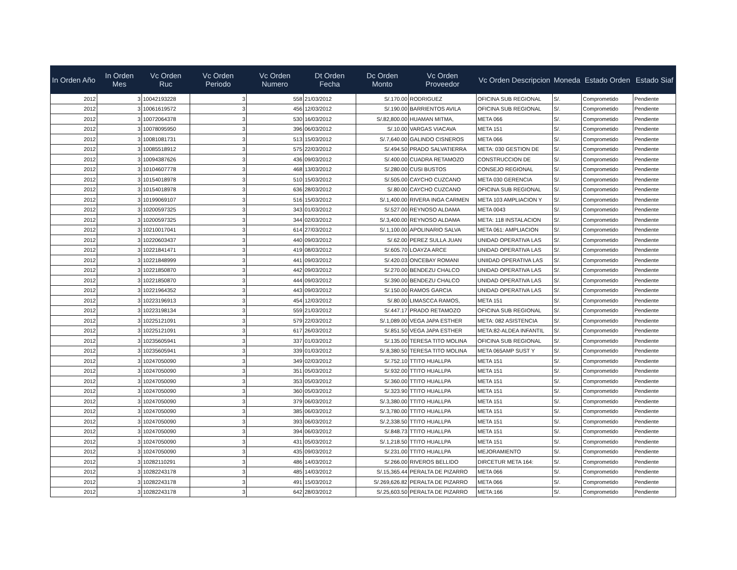| In Orden Año | In Orden Mes | Vc Orden Ruc | Vc Orden Periodo | Vc Orden Numero | Dt Orden Fecha | Dc Orden Monto | Vc Orden Proveedor | Vc Orden Descripcion | Moneda | Estado Orden | Estado Siaf |
| --- | --- | --- | --- | --- | --- | --- | --- | --- | --- | --- | --- |
| 2012 | 3 | 10042193228 | 3 | 558 | 21/03/2012 | S/.170.00 | RODRIGUEZ | OFICINA SUB REGIONAL | S/. | Comprometido | Pendiente |
| 2012 | 3 | 10061619572 | 3 | 456 | 12/03/2012 | S/.190.00 | BARRIENTOS AVILA | OFICINA SUB REGIONAL | S/. | Comprometido | Pendiente |
| 2012 | 3 | 10072064378 | 3 | 530 | 16/03/2012 | S/.82,800.00 | HUAMAN MITMA, | META 066 | S/. | Comprometido | Pendiente |
| 2012 | 3 | 10078095950 | 3 | 396 | 06/03/2012 | S/.10.00 | VARGAS VIACAVA | META 151 | S/. | Comprometido | Pendiente |
| 2012 | 3 | 10081081731 | 3 | 513 | 15/03/2012 | S/.7,640.00 | GALINDO CISNEROS | META 066 | S/. | Comprometido | Pendiente |
| 2012 | 3 | 10085518912 | 3 | 575 | 22/03/2012 | S/.494.50 | PRADO SALVATIERRA | META: 030 GESTION DE | S/. | Comprometido | Pendiente |
| 2012 | 3 | 10094387626 | 3 | 436 | 09/03/2012 | S/.400.00 | CUADRA RETAMOZO | CONSTRUCCION DE | S/. | Comprometido | Pendiente |
| 2012 | 3 | 10104607778 | 3 | 468 | 13/03/2012 | S/.280.00 | CUSI BUSTOS | CONSEJO REGIONAL | S/. | Comprometido | Pendiente |
| 2012 | 3 | 10154018978 | 3 | 510 | 15/03/2012 | S/.505.00 | CAYCHO CUZCANO | META 030 GERENCIA | S/. | Comprometido | Pendiente |
| 2012 | 3 | 10154018978 | 3 | 636 | 28/03/2012 | S/.80.00 | CAYCHO CUZCANO | OFICINA SUB REGIONAL | S/. | Comprometido | Pendiente |
| 2012 | 3 | 10199069107 | 3 | 516 | 15/03/2012 | S/.1,400.00 | RIVERA INGA CARMEN | META 103 AMPLIACION Y | S/. | Comprometido | Pendiente |
| 2012 | 3 | 10200597325 | 3 | 343 | 01/03/2012 | S/.527.00 | REYNOSO ALDAMA | META 0043 | S/. | Comprometido | Pendiente |
| 2012 | 3 | 10200597325 | 3 | 344 | 02/03/2012 | S/.3,400.00 | REYNOSO ALDAMA | META: 118 INSTALACION | S/. | Comprometido | Pendiente |
| 2012 | 3 | 10210017041 | 3 | 614 | 27/03/2012 | S/.1,100.00 | APOLINARIO SALVA | META 061: AMPLIACION | S/. | Comprometido | Pendiente |
| 2012 | 3 | 10220603437 | 3 | 440 | 09/03/2012 | S/.62.00 | PEREZ SULLA JUAN | UNIDAD OPERATIVA LAS | S/. | Comprometido | Pendiente |
| 2012 | 3 | 10221841471 | 3 | 419 | 08/03/2012 | S/.605.70 | LOAYZA ARCE | UNIDAD OPERATIVA LAS | S/. | Comprometido | Pendiente |
| 2012 | 3 | 10221848999 | 3 | 441 | 09/03/2012 | S/.420.03 | ONCEBAY ROMANI | UNIIDAD OPERATIVA LAS | S/. | Comprometido | Pendiente |
| 2012 | 3 | 10221850870 | 3 | 442 | 09/03/2012 | S/.270.00 | BENDEZU CHALCO | UNIDAD OPERATIVA LAS | S/. | Comprometido | Pendiente |
| 2012 | 3 | 10221850870 | 3 | 444 | 09/03/2012 | S/.390.00 | BENDEZU CHALCO | UNIDAD OPERATIVA LAS | S/. | Comprometido | Pendiente |
| 2012 | 3 | 10221964352 | 3 | 443 | 09/03/2012 | S/.150.00 | RAMOS GARCIA | UNIDAD OPERATIVA LAS | S/. | Comprometido | Pendiente |
| 2012 | 3 | 10223196913 | 3 | 454 | 12/03/2012 | S/.80.00 | LIMASCCA RAMOS, | META 151 | S/. | Comprometido | Pendiente |
| 2012 | 3 | 10223198134 | 3 | 559 | 21/03/2012 | S/.447.17 | PRADO RETAMOZO | OFICINA SUB REGIONAL | S/. | Comprometido | Pendiente |
| 2012 | 3 | 10225121091 | 3 | 579 | 22/03/2012 | S/.1,089.00 | VEGA JAPA ESTHER | META: 082 ASISTENCIA | S/. | Comprometido | Pendiente |
| 2012 | 3 | 10225121091 | 3 | 617 | 26/03/2012 | S/.851.50 | VEGA JAPA ESTHER | META:82-ALDEA INFANTIL | S/. | Comprometido | Pendiente |
| 2012 | 3 | 10235605941 | 3 | 337 | 01/03/2012 | S/.135.00 | TERESA TITO MOLINA | OFICINA SUB REGIONAL | S/. | Comprometido | Pendiente |
| 2012 | 3 | 10235605941 | 3 | 339 | 01/03/2012 | S/.8,380.50 | TERESA TITO MOLINA | META 065AMP SUST Y | S/. | Comprometido | Pendiente |
| 2012 | 3 | 10247050090 | 3 | 349 | 02/03/2012 | S/.752.10 | TTITO HUALLPA | META 151 | S/. | Comprometido | Pendiente |
| 2012 | 3 | 10247050090 | 3 | 351 | 05/03/2012 | S/.932.00 | TTITO HUALLPA | META 151 | S/. | Comprometido | Pendiente |
| 2012 | 3 | 10247050090 | 3 | 353 | 05/03/2012 | S/.360.00 | TTITO HUALLPA | META 151 | S/. | Comprometido | Pendiente |
| 2012 | 3 | 10247050090 | 3 | 360 | 05/03/2012 | S/.323.90 | TTITO HUALLPA | META 151 | S/. | Comprometido | Pendiente |
| 2012 | 3 | 10247050090 | 3 | 379 | 06/03/2012 | S/.3,380.00 | TTITO HUALLPA | META 151 | S/. | Comprometido | Pendiente |
| 2012 | 3 | 10247050090 | 3 | 385 | 06/03/2012 | S/.3,780.00 | TTITO HUALLPA | META 151 | S/. | Comprometido | Pendiente |
| 2012 | 3 | 10247050090 | 3 | 393 | 06/03/2012 | S/.2,338.50 | TTITO HUALLPA | META 151 | S/. | Comprometido | Pendiente |
| 2012 | 3 | 10247050090 | 3 | 394 | 06/03/2012 | S/.848.73 | TTITO HUALLPA | META 151 | S/. | Comprometido | Pendiente |
| 2012 | 3 | 10247050090 | 3 | 431 | 05/03/2012 | S/.1,218.50 | TTITO HUALLPA | META 151 | S/. | Comprometido | Pendiente |
| 2012 | 3 | 10247050090 | 3 | 435 | 09/03/2012 | S/.231.00 | TTITO HUALLPA | MEJORAMIENTO | S/. | Comprometido | Pendiente |
| 2012 | 3 | 10282110291 | 3 | 486 | 14/03/2012 | S/.266.00 | RIVEROS BELLIDO | DIRCETUR META 164: | S/. | Comprometido | Pendiente |
| 2012 | 3 | 10282243178 | 3 | 485 | 14/03/2012 | S/.15,365.44 | PERALTA DE PIZARRO | META 066 | S/. | Comprometido | Pendiente |
| 2012 | 3 | 10282243178 | 3 | 491 | 15/03/2012 | S/.269,626.82 | PERALTA DE PIZARRO | META 066 | S/. | Comprometido | Pendiente |
| 2012 | 3 | 10282243178 | 3 | 642 | 28/03/2012 | S/.25,603.50 | PERALTA DE PIZARRO | META:166 | S/. | Comprometido | Pendiente |